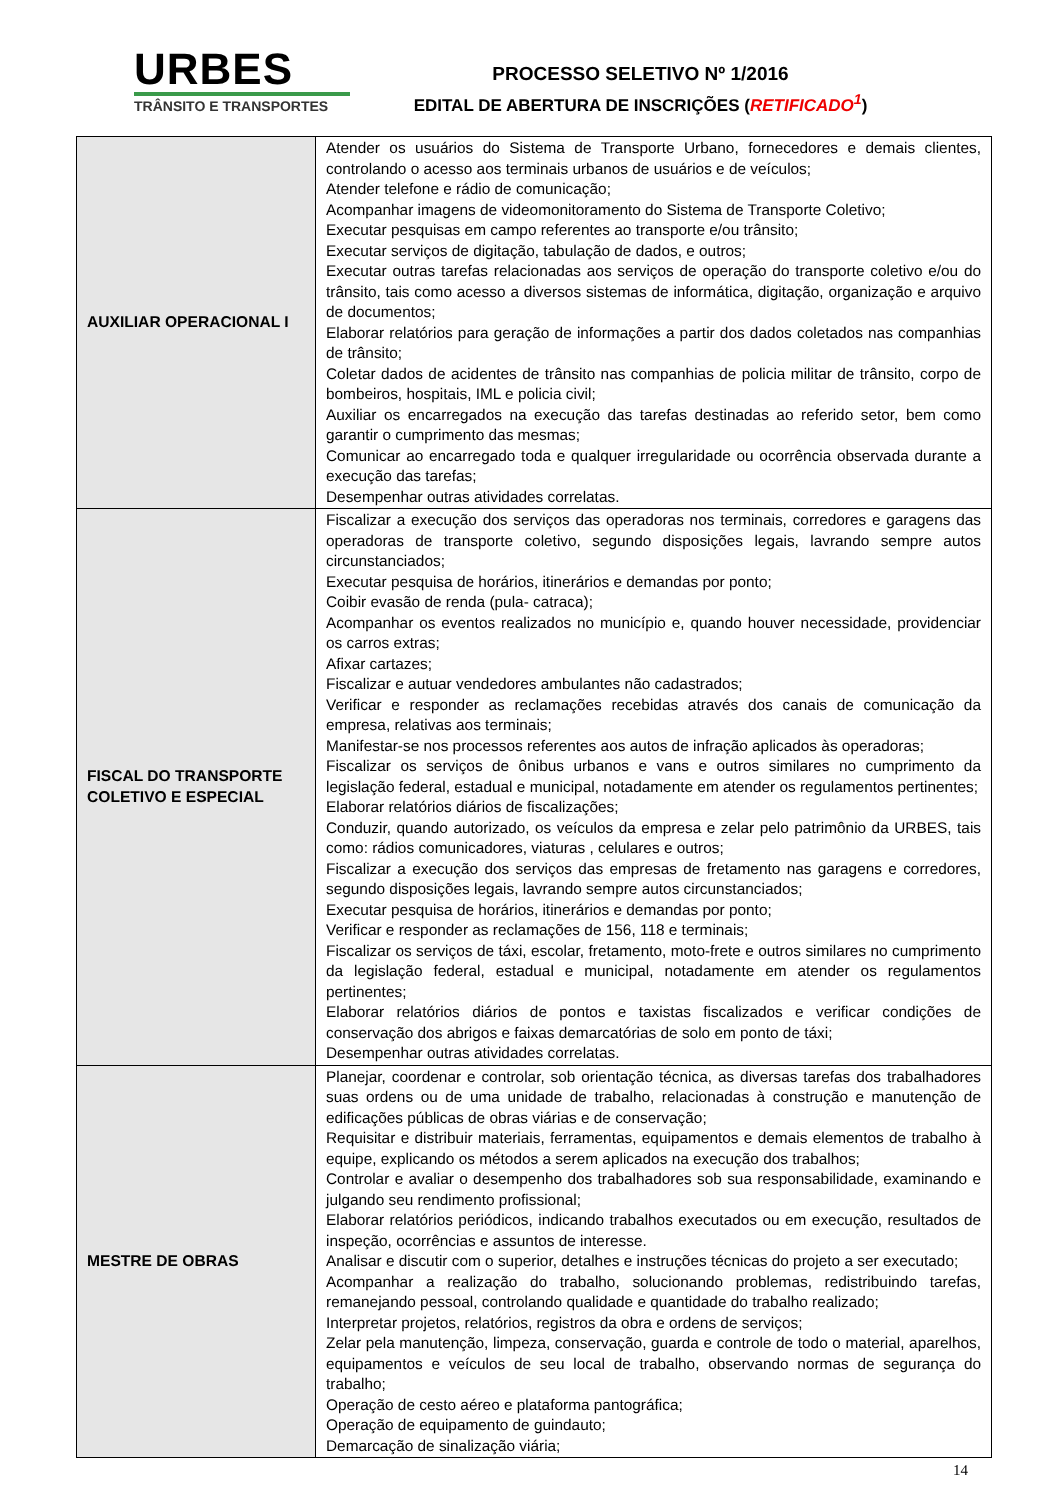URBES
TRÂNSITO E TRANSPORTES
PROCESSO SELETIVO Nº 1/2016
EDITAL DE ABERTURA DE INSCRIÇÕES (RETIFICADO<sup>1</sup>)
| AUXILIAR OPERACIONAL I | Atender os usuários do Sistema de Transporte Urbano, fornecedores e demais clientes, controlando o acesso aos terminais urbanos de usuários e de veículos; Atender telefone e rádio de comunicação; Acompanhar imagens de videomonitoramento do Sistema de Transporte Coletivo; Executar pesquisas em campo referentes ao transporte e/ou trânsito; Executar serviços de digitação, tabulação de dados, e outros; Executar outras tarefas relacionadas aos serviços de operação do transporte coletivo e/ou do trânsito, tais como acesso a diversos sistemas de informática, digitação, organização e arquivo de documentos; Elaborar relatórios para geração de informações a partir dos dados coletados nas companhias de trânsito; Coletar dados de acidentes de trânsito nas companhias de policia militar de trânsito, corpo de bombeiros, hospitais, IML e policia civil; Auxiliar os encarregados na execução das tarefas destinadas ao referido setor, bem como garantir o cumprimento das mesmas; Comunicar ao encarregado toda e qualquer irregularidade ou ocorrência observada durante a execução das tarefas; Desempenhar outras atividades correlatas. |
| FISCAL DO TRANSPORTE COLETIVO E ESPECIAL | Fiscalizar a execução dos serviços das operadoras nos terminais, corredores e garagens das operadoras de transporte coletivo, segundo disposições legais, lavrando sempre autos circunstanciados; Executar pesquisa de horários, itinerários e demandas por ponto; Coibir evasão de renda (pula- catraca); Acompanhar os eventos realizados no município e, quando houver necessidade, providenciar os carros extras; Afixar cartazes; Fiscalizar e autuar vendedores ambulantes não cadastrados; Verificar e responder as reclamações recebidas através dos canais de comunicação da empresa, relativas aos terminais; Manifestar-se nos processos referentes aos autos de infração aplicados às operadoras; Fiscalizar os serviços de ônibus urbanos e vans e outros similares no cumprimento da legislação federal, estadual e municipal, notadamente em atender os regulamentos pertinentes; Elaborar relatórios diários de fiscalizações; Conduzir, quando autorizado, os veículos da empresa e zelar pelo patrimônio da URBES, tais como: rádios comunicadores, viaturas , celulares e outros; Fiscalizar a execução dos serviços das empresas de fretamento nas garagens e corredores, segundo disposições legais, lavrando sempre autos circunstanciados; Executar pesquisa de horários, itinerários e demandas por ponto; Verificar e responder as reclamações de 156, 118 e terminais; Fiscalizar os serviços de táxi, escolar, fretamento, moto-frete e outros similares no cumprimento da legislação federal, estadual e municipal, notadamente em atender os regulamentos pertinentes; Elaborar relatórios diários de pontos e taxistas fiscalizados e verificar condições de conservação dos abrigos e faixas demarcatórias de solo em ponto de táxi; Desempenhar outras atividades correlatas. |
| MESTRE DE OBRAS | Planejar, coordenar e controlar, sob orientação técnica, as diversas tarefas dos trabalhadores suas ordens ou de uma unidade de trabalho, relacionadas à construção e manutenção de edificações públicas de obras viárias e de conservação; Requisitar e distribuir materiais, ferramentas, equipamentos e demais elementos de trabalho à equipe, explicando os métodos a serem aplicados na execução dos trabalhos; Controlar e avaliar o desempenho dos trabalhadores sob sua responsabilidade, examinando e julgando seu rendimento profissional; Elaborar relatórios periódicos, indicando trabalhos executados ou em execução, resultados de inspeção, ocorrências e assuntos de interesse. Analisar e discutir com o superior, detalhes e instruções técnicas do projeto a ser executado; Acompanhar a realização do trabalho, solucionando problemas, redistribuindo tarefas, remanejando pessoal, controlando qualidade e quantidade do trabalho realizado; Interpretar projetos, relatórios, registros da obra e ordens de serviços; Zelar pela manutenção, limpeza, conservação, guarda e controle de todo o material, aparelhos, equipamentos e veículos de seu local de trabalho, observando normas de segurança do trabalho; Operação de cesto aéreo e plataforma pantográfica; Operação de equipamento de guindauto; Demarcação de sinalização viária; |
14